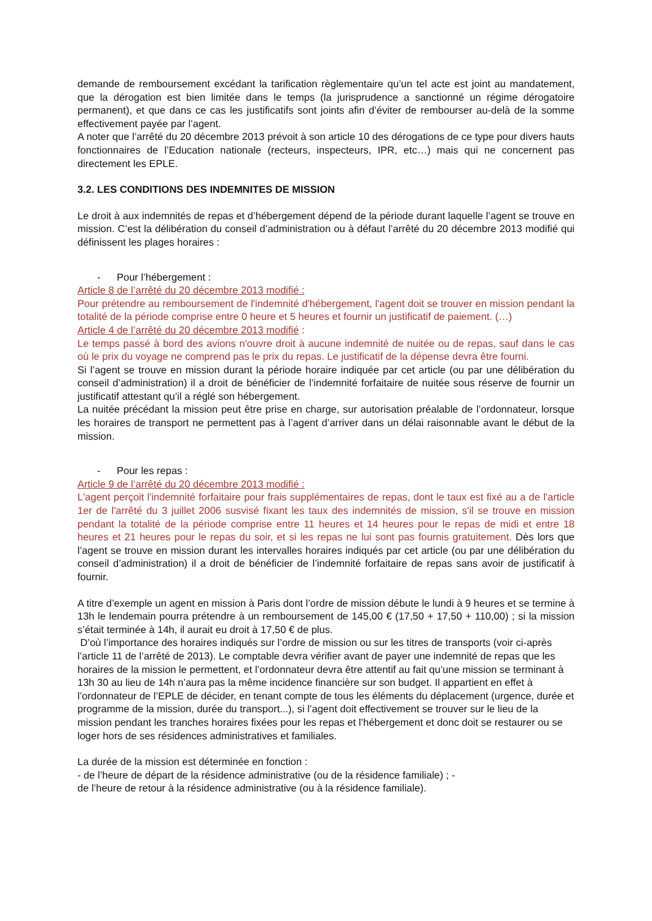demande de remboursement excédant la tarification règlementaire qu’un tel acte est joint au mandatement, que la dérogation est bien limitée dans le temps (la jurisprudence a sanctionné un régime dérogatoire permanent), et que dans ce cas les justificatifs sont joints afin d’éviter de rembourser au-delà de la somme effectivement payée par l’agent.
A noter que l’arrêté du 20 décembre 2013 prévoit à son article 10 des dérogations de ce type pour divers hauts fonctionnaires de l’Education nationale (recteurs, inspecteurs, IPR, etc…) mais qui ne concernent pas directement les EPLE.
3.2. LES CONDITIONS DES INDEMNITES DE MISSION
Le droit à aux indemnités de repas et d’hébergement dépend de la période durant laquelle l’agent se trouve en mission. C’est la délibération du conseil d’administration ou à défaut l’arrêté du 20 décembre 2013 modifié qui définissent les plages horaires :
- Pour l’hébergement :
Article 8 de l’arrêté du 20 décembre 2013 modifié :
Pour prétendre au remboursement de l'indemnité d'hébergement, l'agent doit se trouver en mission pendant la totalité de la période comprise entre 0 heure et 5 heures et fournir un justificatif de paiement. (…)
Article 4 de l’arrêté du 20 décembre 2013 modifié :
Le temps passé à bord des avions n'ouvre droit à aucune indemnité de nuitée ou de repas, sauf dans le cas où le prix du voyage ne comprend pas le prix du repas. Le justificatif de la dépense devra être fourni.
Si l’agent se trouve en mission durant la période horaire indiquée par cet article (ou par une délibération du conseil d’administration) il a droit de bénéficier de l’indemnité forfaitaire de nuitée sous réserve de fournir un justificatif attestant qu’il a réglé son hébergement.
La nuitée précédant la mission peut être prise en charge, sur autorisation préalable de l’ordonnateur, lorsque les horaires de transport ne permettent pas à l’agent d’arriver dans un délai raisonnable avant le début de la mission.
- Pour les repas :
Article 9 de l’arrêté du 20 décembre 2013 modifié :
L'agent perçoit l'indemnité forfaitaire pour frais supplémentaires de repas, dont le taux est fixé au a de l'article 1er de l'arrêté du 3 juillet 2006 susvisé fixant les taux des indemnités de mission, s'il se trouve en mission pendant la totalité de la période comprise entre 11 heures et 14 heures pour le repas de midi et entre 18 heures et 21 heures pour le repas du soir, et si les repas ne lui sont pas fournis gratuitement. Dès lors que l’agent se trouve en mission durant les intervalles horaires indiqués par cet article (ou par une délibération du conseil d’administration) il a droit de bénéficier de l’indemnité forfaitaire de repas sans avoir de justificatif à fournir.
A titre d’exemple un agent en mission à Paris dont l’ordre de mission débute le lundi à 9 heures et se termine à 13h le lendemain pourra prétendre à un remboursement de 145,00 € (17,50 + 17,50 + 110,00) ; si la mission s’était terminée à 14h, il aurait eu droit à 17,50 € de plus.
D’où l’importance des horaires indiqués sur l’ordre de mission ou sur les titres de transports (voir ci-après l’article 11 de l’arrêté de 2013). Le comptable devra vérifier avant de payer une indemnité de repas que les horaires de la mission le permettent, et l’ordonnateur devra être attentif au fait qu’une mission se terminant à 13h 30 au lieu de 14h n’aura pas la même incidence financière sur son budget. Il appartient en effet à l’ordonnateur de l’EPLE de décider, en tenant compte de tous les éléments du déplacement (urgence, durée et programme de la mission, durée du transport...), si l’agent doit effectivement se trouver sur le lieu de la mission pendant les tranches horaires fixées pour les repas et l’hébergement et donc doit se restaurer ou se loger hors de ses résidences administratives et familiales.
La durée de la mission est déterminée en fonction :
- de l’heure de départ de la résidence administrative (ou de la résidence familiale) ; -
de l’heure de retour à la résidence administrative (ou à la résidence familiale).